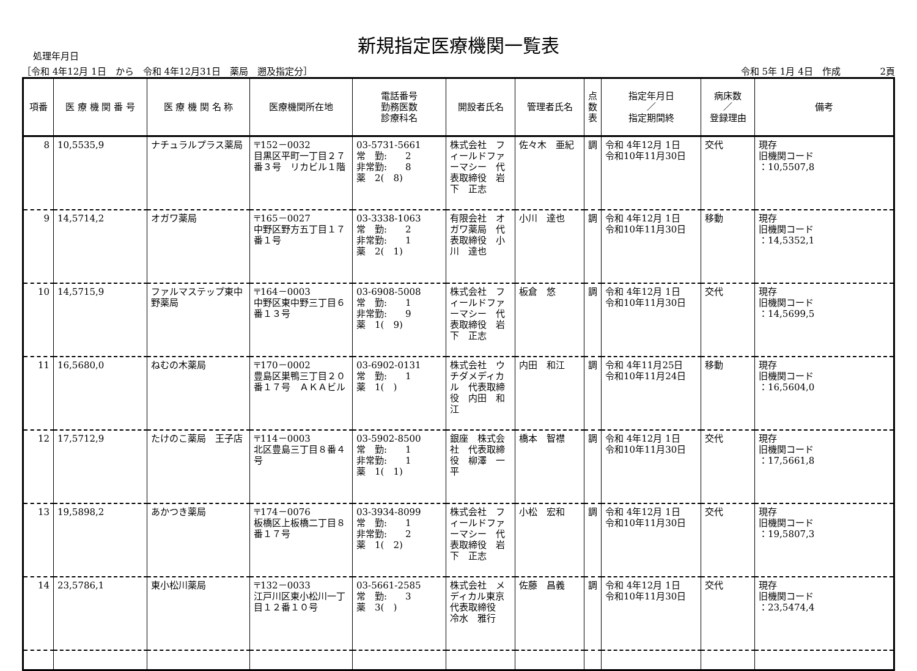新規指定医療機関一覧表
処理年月日
［令和 4年12月 1日　から　令和 4年12月31日　薬局　遡及指定分］ 令和 5年 1月 4日　作成　　　　 2頁
| 項番 | 医 療 機 関 番 号 | 医 療 機 関 名 称 | 医療機関所在地 | 電話番号 勤務医数 診療科名 | 開設者氏名 | 管理者氏名 | 点 数 表 | 指定年月日 ／ 指定期間終 | 病床数 ／ 登録理由 | 備考 |
| --- | --- | --- | --- | --- | --- | --- | --- | --- | --- | --- |
| 8 | 10,5535,9 | ナチュラルプラス薬局 | 〒152－0032 目黒区平町一丁目２７番３号 リカビル１階 | 03-5731-5661 常 勤: 2 非常勤: 8 薬 2( 8) | 株式会社 フィールドファーマシー 代表取締役 岩下 正志 | 佐々木 亜紀 | 調 | 令和 4年12月 1日 令和10年11月30日 | 交代 | 現存 旧機関コード ：10,5507,8 |
| 9 | 14,5714,2 | オガワ薬局 | 〒165－0027 中野区野方五丁目１７番１号 | 03-3338-1063 常 勤: 2 非常勤: 1 薬 2( 1) | 有限会社 オガワ薬局 代表取締役 小川 達也 | 小川 達也 | 調 | 令和 4年12月 1日 令和10年11月30日 | 移動 | 現存 旧機関コード ：14,5352,1 |
| 10 | 14,5715,9 | ファルマステップ東中野薬局 | 〒164－0003 中野区東中野三丁目６番１３号 | 03-6908-5008 常 勤: 1 非常勤: 9 薬 1( 9) | 株式会社 フィールドファーマシー 代表取締役 岩下 正志 | 板倉 悠 | 調 | 令和 4年12月 1日 令和10年11月30日 | 交代 | 現存 旧機関コード ：14,5699,5 |
| 11 | 16,5680,0 | ねむの木薬局 | 〒170－0002 豊島区巣鴨三丁目２０番１７号 ＡＫＡビル | 03-6902-0131 常 勤: 1 薬 1( ) | 株式会社 ウチダメディカル 代表取締役 内田 和江 | 内田 和江 | 調 | 令和 4年11月25日 令和10年11月24日 | 移動 | 現存 旧機関コード ：16,5604,0 |
| 12 | 17,5712,9 | たけのこ薬局 王子店 | 〒114－0003 北区豊島三丁目８番４号 | 03-5902-8500 常 勤: 1 非常勤: 1 薬 1( 1) | 銀座 株式会社 代表取締役 柳澤 一平 | 橋本 智襟 | 調 | 令和 4年12月 1日 令和10年11月30日 | 交代 | 現存 旧機関コード ：17,5661,8 |
| 13 | 19,5898,2 | あかつき薬局 | 〒174－0076 板橋区上板橋二丁目８番１７号 | 03-3934-8099 常 勤: 1 非常勤: 2 薬 1( 2) | 株式会社 フィールドファーマシー 代表取締役 岩下 正志 | 小松 宏和 | 調 | 令和 4年12月 1日 令和10年11月30日 | 交代 | 現存 旧機関コード ：19,5807,3 |
| 14 | 23,5786,1 | 東小松川薬局 | 〒132－0033 江戸川区東小松川一丁目１２番１０号 | 03-5661-2585 常 勤: 3 薬 3( ) | 株式会社 メディカル東京 代表取締役 冷水 雅行 | 佐藤 昌義 | 調 | 令和 4年12月 1日 令和10年11月30日 | 交代 | 現存 旧機関コード ：23,5474,4 |